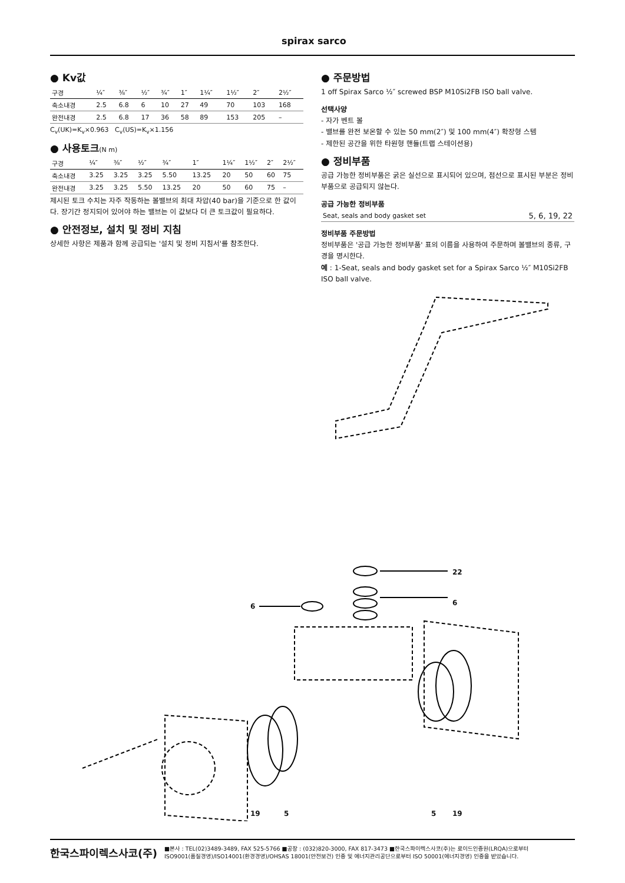spirax sarco
● Kv값
| 구경 | ¼″ | ⅜″ | ½″ | ¾″ | 1″ | 1¼″ | 1½″ | 2″ | 2½″ |
| --- | --- | --- | --- | --- | --- | --- | --- | --- | --- |
| 축소내경 | 2.5 | 6.8 | 6 | 10 | 27 | 49 | 70 | 103 | 168 |
| 완전내경 | 2.5 | 6.8 | 17 | 36 | 58 | 89 | 153 | 205 | – |
C<sub>v</sub>(UK)=K<sub>v</sub>×0.963 C<sub>v</sub>(US)=K<sub>v</sub>×1.156
● 사용토크(N m)
| 구경 | ¼″ | ⅜″ | ½″ | ¾″ | 1″ | 1¼″ | 1½″ | 2″ | 2½″ |
| --- | --- | --- | --- | --- | --- | --- | --- | --- | --- |
| 축소내경 | 3.25 | 3.25 | 3.25 | 5.50 | 13.25 | 20 | 50 | 60 | 75 |
| 완전내경 | 3.25 | 3.25 | 5.50 | 13.25 | 20 | 50 | 60 | 75 | – |
제시된 토크 수치는 자주 작동하는 볼밸브의 최대 차압(40 bar)을 기준으로 한 값이다. 장기간 정지되어 있어야 하는 밸브는 이 값보다 더 큰 토크값이 필요하다.
● 안전정보, 설치 및 정비 지침
상세한 사항은 제품과 함께 공급되는 '설치 및 정비 지침서'를 참조한다.
● 주문방법
1 off Spirax Sarco ½″ screwed BSP M10Si2FB ISO ball valve.
선택사양
- 자가 벤트 볼
- 밸브를 완전 보온할 수 있는 50 mm(2″) 및 100 mm(4″) 확장형 스템
- 제한된 공간을 위한 타원형 핸들(트랩 스테이션용)
● 정비부품
공급 가능한 정비부품은 굵은 실선으로 표시되어 있으며, 점선으로 표시된 부분은 정비부품으로 공급되지 않는다.
공급 가능한 정비부품
| Seat, seals and body gasket set | 5, 6, 19, 22 |
정비부품 주문방법
정비부품은 '공급 가능한 정비부품' 표의 이름을 사용하여 주문하며 볼밸브의 종류, 구경을 명시한다.
예 : 1-Seat, seals and body gasket set for a Spirax Sarco ½″ M10Si2FB ISO ball valve.
22
6
6
19 5 5 19
한국스파이렉스사코(주) ■본사 : TEL(02)3489-3489, FAX 525-5766 ■공장 : (032)820-3000, FAX 817-3473 ■한국스파이렉스사코(주)는 로이드인증원(LRQA)으로부터
ISO9001(품질경영)/ISO14001(환경경영)/OHSAS 18001(안전보건) 인증 및 에너지관리공단으로부터 ISO 50001(에너지경영) 인증을 받았습니다.